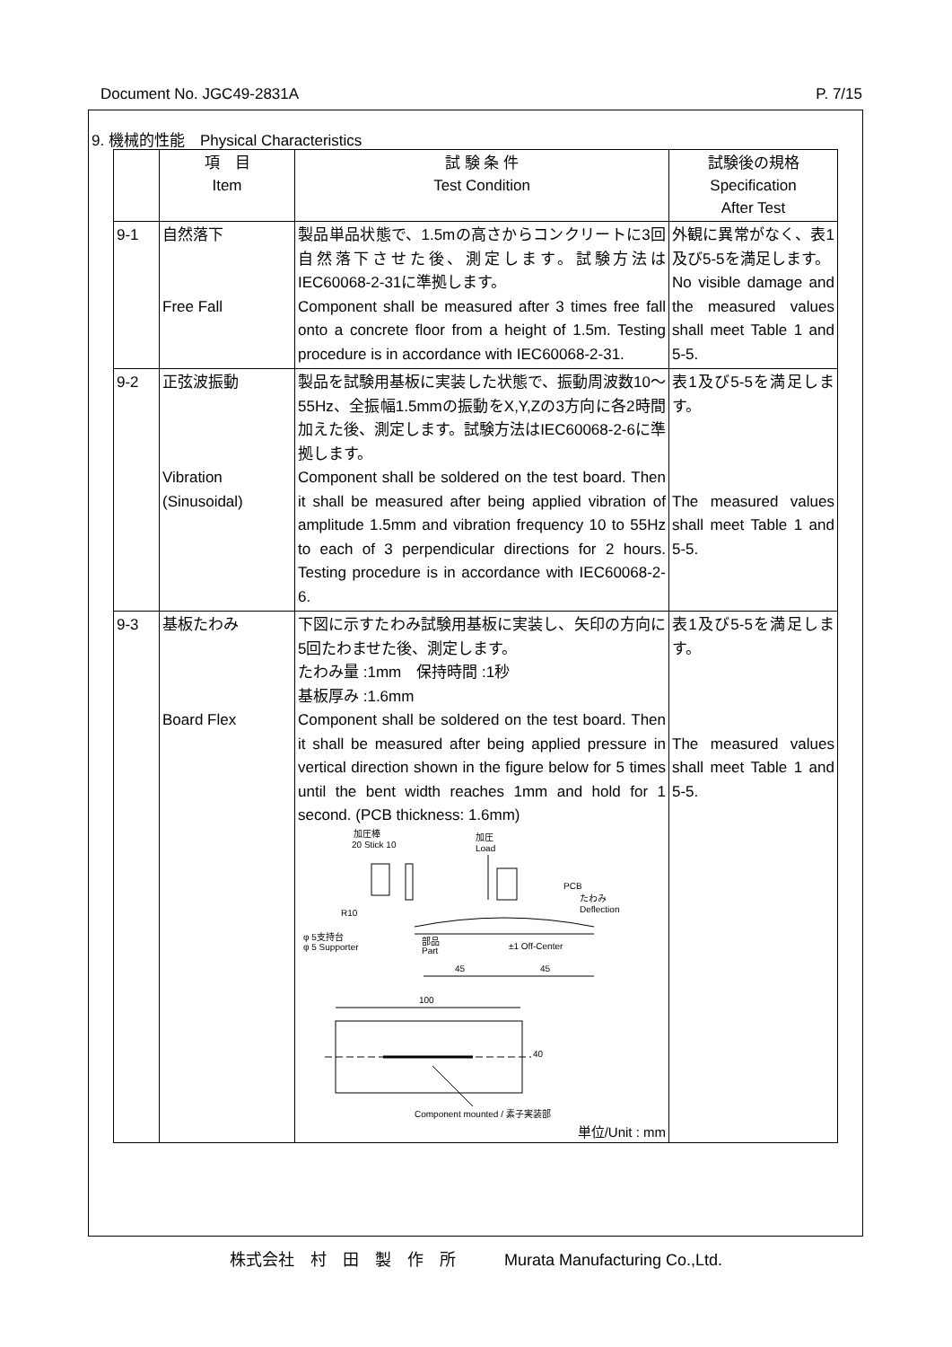Document No. JGC49-2831A P. 7/15
9. 機械的性能　Physical Characteristics
| | 項 目 Item | 試 験 条 件 Test Condition | 試験後の規格 Specification After Test |
| --- | --- | --- | --- |
| 9-1 | 自然落下 Free Fall | 製品単品状態で、1.5mの高さからコンクリートに3回自然落下させた後、測定します。試験方法はIEC60068-2-31に準拠します。 Component shall be measured after 3 times free fall onto a concrete floor from a height of 1.5m. Testing procedure is in accordance with IEC60068-2-31. | 外観に異常がなく、表1及び5-5を満足します。 No visible damage and the measured values shall meet Table 1 and 5-5. |
| 9-2 | 正弦波振動 Vibration (Sinusoidal) | 製品を試験用基板に実装した状態で、振動周波数10～55Hz、全振幅1.5mmの振動をX,Y,Zの3方向に各2時間加えた後、測定します。試験方法はIEC60068-2-6に準拠します。 Component shall be soldered on the test board. Then it shall be measured after being applied vibration of amplitude 1.5mm and vibration frequency 10 to 55Hz to each of 3 perpendicular directions for 2 hours. Testing procedure is in accordance with IEC60068-2-6. | 表1及び5-5を満足します。 The measured values shall meet Table 1 and 5-5. |
| 9-3 | 基板たわみ Board Flex | 下図に示すたわみ試験用基板に実装し、矢印の方向に5回たわませた後、測定します。 たわみ量 :1mm 保持時間 :1秒 基板厚み :1.6mm Component shall be soldered on the test board. Then it shall be measured after being applied pressure in vertical direction shown in the figure below for 5 times until the bent width reaches 1mm and hold for 1 second. (PCB thickness: 1.6mm) 加圧棒 20 Stick 10 加圧 Load PCB たわみ Deflection R10 φ 5支持台 φ 5 Supporter 部品 Part ±1 Off-Center 45 45 100 40 Component mounted / 素子実装部 単位/Unit : mm | 表1及び5-5を満足します。 The measured values shall meet Table 1 and 5-5. |
株式会社　村　田　製　作　所　　　Murata Manufacturing Co.,Ltd.